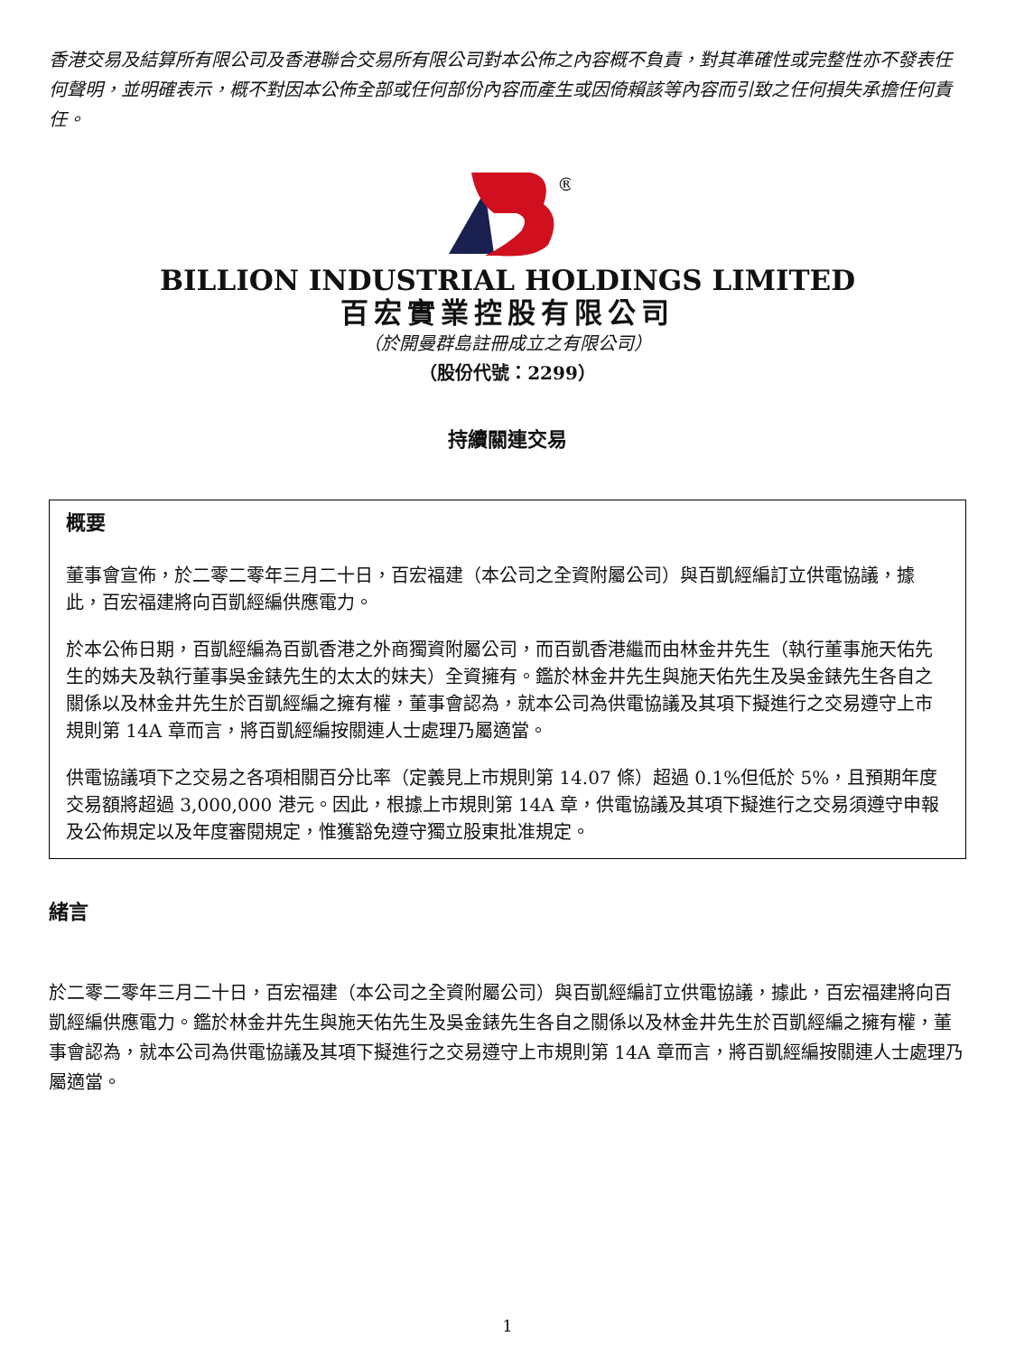香港交易及結算所有限公司及香港聯合交易所有限公司對本公佈之內容概不負責，對其準確性或完整性亦不發表任何聲明，並明確表示，概不對因本公佈全部或任何部份內容而產生或因倚賴該等內容而引致之任何損失承擔任何責任。
®
BILLION INDUSTRIAL HOLDINGS LIMITED
百宏實業控股有限公司
（於開曼群島註冊成立之有限公司）
（股份代號：2299）
持續關連交易
概要
董事會宣佈，於二零二零年三月二十日，百宏福建（本公司之全資附屬公司）與百凱經編訂立供電協議，據此，百宏福建將向百凱經編供應電力。
於本公佈日期，百凱經編為百凱香港之外商獨資附屬公司，而百凱香港繼而由林金井先生（執行董事施天佑先生的姊夫及執行董事吳金錶先生的太太的妹夫）全資擁有。鑑於林金井先生與施天佑先生及吳金錶先生各自之關係以及林金井先生於百凱經編之擁有權，董事會認為，就本公司為供電協議及其項下擬進行之交易遵守上市規則第 14A 章而言，將百凱經編按關連人士處理乃屬適當。
供電協議項下之交易之各項相關百分比率（定義見上市規則第 14.07 條）超過 0.1%但低於 5%，且預期年度交易額將超過 3,000,000 港元。因此，根據上市規則第 14A 章，供電協議及其項下擬進行之交易須遵守申報及公佈規定以及年度審閱規定，惟獲豁免遵守獨立股東批准規定。
緒言
於二零二零年三月二十日，百宏福建（本公司之全資附屬公司）與百凱經編訂立供電協議，據此，百宏福建將向百凱經編供應電力。鑑於林金井先生與施天佑先生及吳金錶先生各自之關係以及林金井先生於百凱經編之擁有權，董事會認為，就本公司為供電協議及其項下擬進行之交易遵守上市規則第 14A 章而言，將百凱經編按關連人士處理乃屬適當。
1